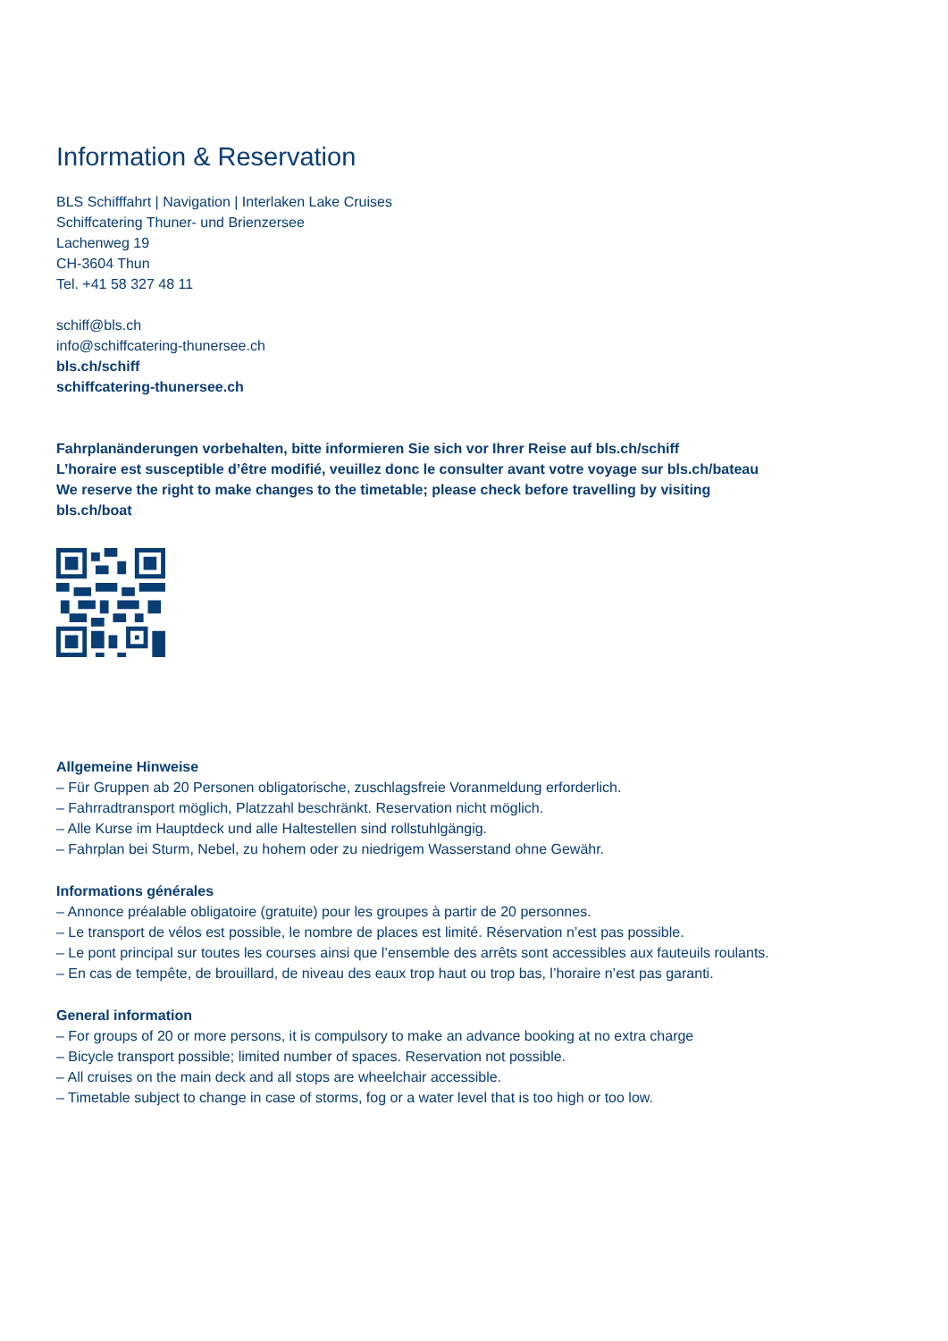Information & Reservation
BLS Schifffahrt | Navigation | Interlaken Lake Cruises
Schiffcatering Thuner- und Brienzersee
Lachenweg 19
CH-3604 Thun
Tel. +41 58 327 48 11
schiff@bls.ch
info@schiffcatering-thunersee.ch
bls.ch/schiff
schiffcatering-thunersee.ch
Fahrplanänderungen vorbehalten, bitte informieren Sie sich vor Ihrer Reise auf bls.ch/schiff
L’horaire est susceptible d’être modifié, veuillez donc le consulter avant votre voyage sur bls.ch/bateau
We reserve the right to make changes to the timetable; please check before travelling by visiting
bls.ch/boat
Allgemeine Hinweise
– Für Gruppen ab 20 Personen obligatorische, zuschlagsfreie Voranmeldung erforderlich.
– Fahrradtransport möglich, Platzzahl beschränkt. Reservation nicht möglich.
– Alle Kurse im Hauptdeck und alle Haltestellen sind rollstuhlgängig.
– Fahrplan bei Sturm, Nebel, zu hohem oder zu niedrigem Wasserstand ohne Gewähr.
Informations générales
– Annonce préalable obligatoire (gratuite) pour les groupes à partir de 20 personnes.
– Le transport de vélos est possible, le nombre de places est limité. Réservation n’est pas possible.
– Le pont principal sur toutes les courses ainsi que l’ensemble des arrêts sont accessibles aux fauteuils roulants.
– En cas de tempête, de brouillard, de niveau des eaux trop haut ou trop bas, l’horaire n’est pas garanti.
General information
– For groups of 20 or more persons, it is compulsory to make an advance booking at no extra charge
– Bicycle transport possible; limited number of spaces. Reservation not possible.
– All cruises on the main deck and all stops are wheelchair accessible.
– Timetable subject to change in case of storms, fog or a water level that is too high or too low.